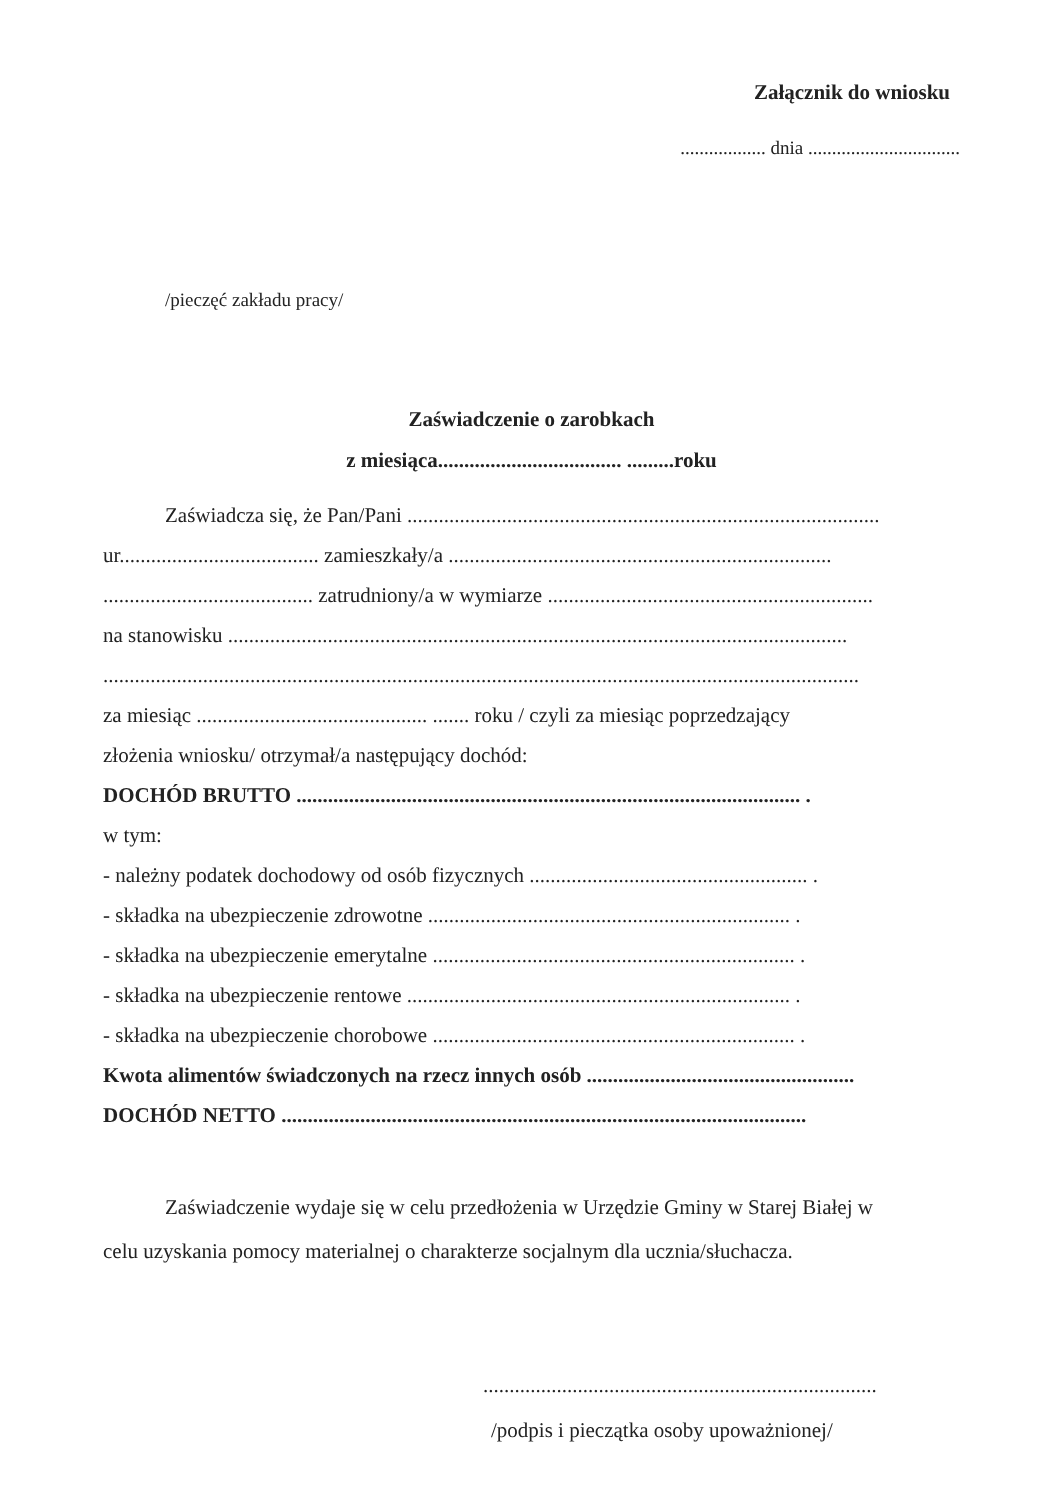Załącznik do wniosku
.................. dnia ................................
/pieczęć zakładu pracy/
Zaświadczenie o zarobkach
z miesiąca................................... .........roku
Zaświadcza się, że Pan/Pani ..........................................................................................
ur...................................... zamieszkały/a .........................................................................
........................................ zatrudniony/a w wymiarze ..............................................................
na stanowisku ......................................................................................................................
................................................................................................................................................
za miesiąc ............................................ ....... roku / czyli za miesiąc poprzedzający
złożenia wniosku/ otrzymał/a następujący dochód:
DOCHÓD BRUTTO ................................................................................................ .
w tym:
- należny podatek dochodowy od osób fizycznych ..................................................... .
- składka na ubezpieczenie zdrowotne ..................................................................... .
- składka na ubezpieczenie emerytalne ..................................................................... .
- składka na ubezpieczenie rentowe ......................................................................... .
- składka na ubezpieczenie chorobowe ..................................................................... .
Kwota alimentów świadczonych na rzecz innych osób ...................................................
DOCHÓD NETTO ....................................................................................................
Zaświadczenie wydaje się w celu przedłożenia w Urzędzie Gminy w Starej Białej w
celu uzyskania pomocy materialnej o charakterze socjalnym dla ucznia/słuchacza.
...........................................................................
/podpis i pieczątka osoby upoważnionej/